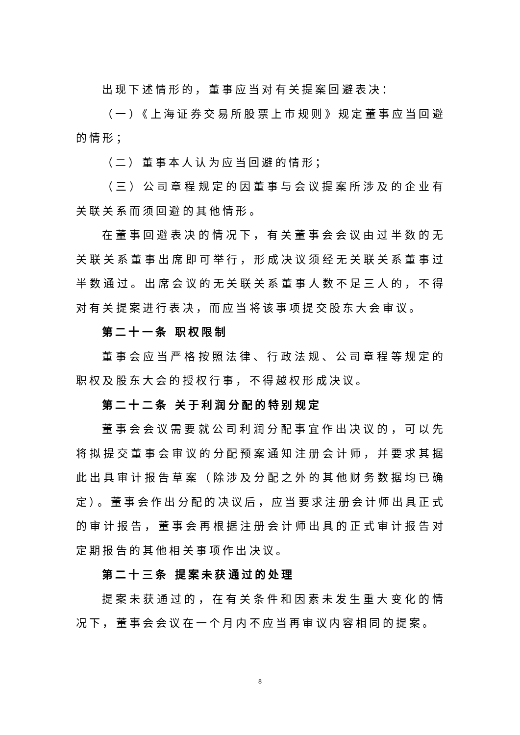出现下述情形的，董事应当对有关提案回避表决：
（一）《上海证券交易所股票上市规则》规定董事应当回避的情形；
（二）董事本人认为应当回避的情形；
（三）公司章程规定的因董事与会议提案所涉及的企业有关联关系而须回避的其他情形。
在董事回避表决的情况下，有关董事会会议由过半数的无关联关系董事出席即可举行，形成决议须经无关联关系董事过半数通过。出席会议的无关联关系董事人数不足三人的，不得对有关提案进行表决，而应当将该事项提交股东大会审议。
第二十一条 职权限制
董事会应当严格按照法律、行政法规、公司章程等规定的职权及股东大会的授权行事，不得越权形成决议。
第二十二条 关于利润分配的特别规定
董事会会议需要就公司利润分配事宜作出决议的，可以先将拟提交董事会审议的分配预案通知注册会计师，并要求其据此出具审计报告草案（除涉及分配之外的其他财务数据均已确定）。董事会作出分配的决议后，应当要求注册会计师出具正式的审计报告，董事会再根据注册会计师出具的正式审计报告对定期报告的其他相关事项作出决议。
第二十三条 提案未获通过的处理
提案未获通过的，在有关条件和因素未发生重大变化的情况下，董事会会议在一个月内不应当再审议内容相同的提案。
8